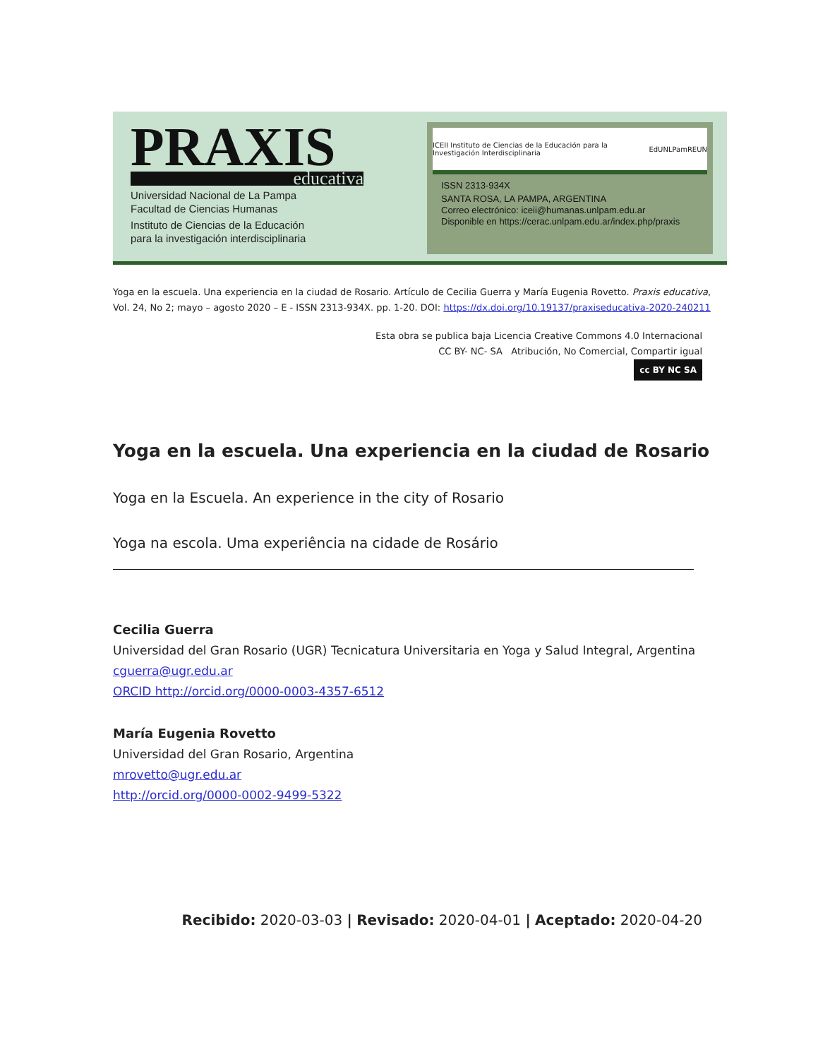PRAXIS
educativa
Universidad Nacional de La Pampa
Facultad de Ciencias Humanas
Instituto de Ciencias de la Educación
para la investigación interdisciplinaria
ICEII Instituto de Ciencias de la Educación para la Investigación Interdisciplinaria EdUNLPam REUN
ISSN 2313-934X
SANTA ROSA, LA PAMPA, ARGENTINA
Correo electrónico: iceii@humanas.unlpam.edu.ar
Disponible en https://cerac.unlpam.edu.ar/index.php/praxis
Yoga en la escuela. Una experiencia en la ciudad de Rosario. Artículo de Cecilia Guerra y María Eugenia Rovetto. Praxis educativa, Vol. 24, No 2; mayo – agosto 2020 – E - ISSN 2313-934X. pp. 1-20. DOI: https://dx.doi.org/10.19137/praxiseducativa-2020-240211
Esta obra se publica baja Licencia Creative Commons 4.0 Internacional
CC BY- NC- SA Atribución, No Comercial, Compartir igual
cc BY NC SA
Yoga en la escuela. Una experiencia en la ciudad de Rosario
Yoga en la Escuela. An experience in the city of Rosario
Yoga na escola. Uma experiência na cidade de Rosário
Cecilia Guerra
Universidad del Gran Rosario (UGR) Tecnicatura Universitaria en Yoga y Salud Integral, Argentina
cguerra@ugr.edu.ar
ORCID http://orcid.org/0000-0003-4357-6512
María Eugenia Rovetto
Universidad del Gran Rosario, Argentina
mrovetto@ugr.edu.ar
http://orcid.org/0000-0002-9499-5322
Recibido: 2020-03-03 | Revisado: 2020-04-01 | Aceptado: 2020-04-20